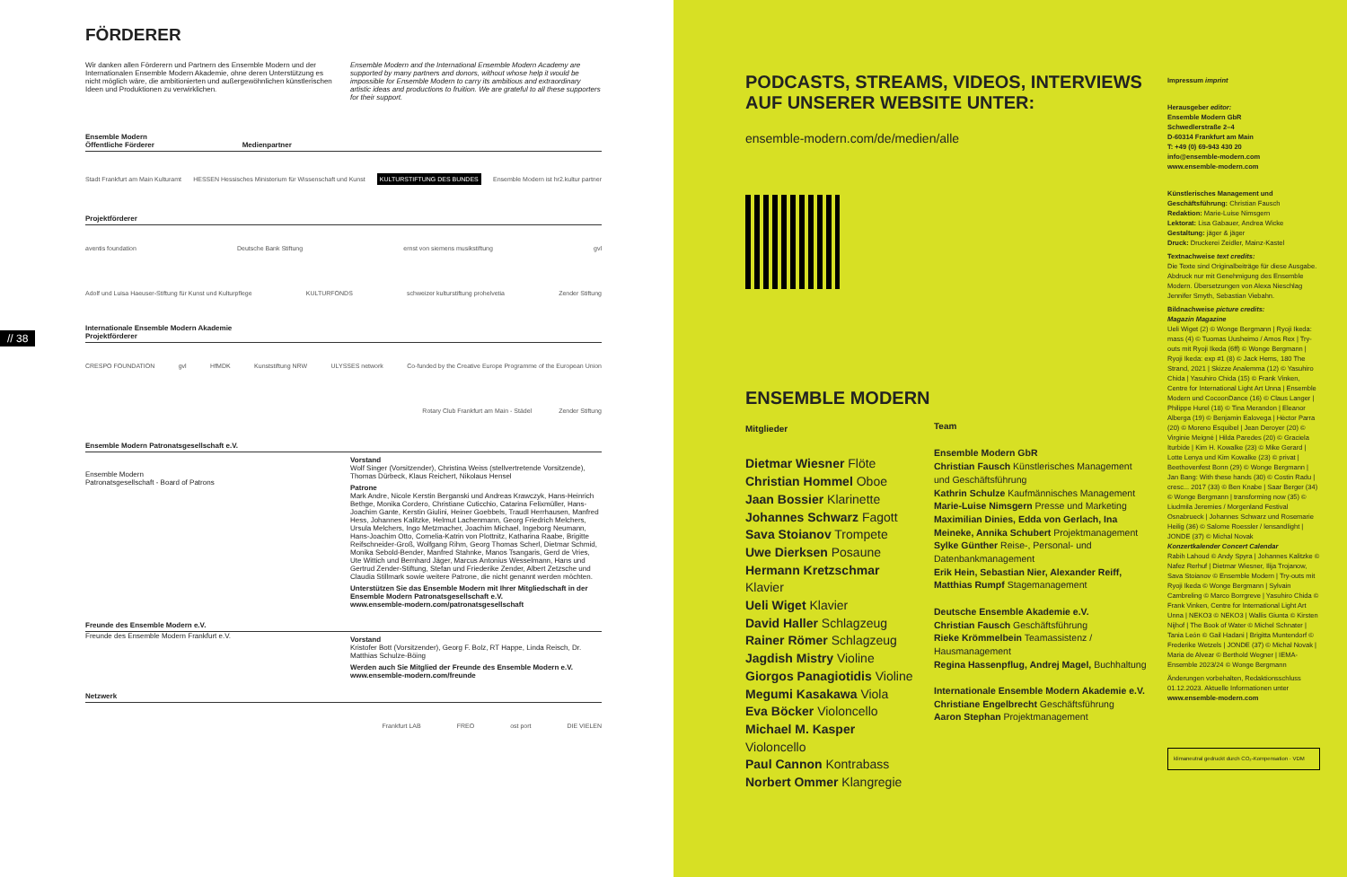FÖRDERER
Wir danken allen Förderern und Partnern des Ensemble Modern und der Internationalen Ensemble Modern Akademie, ohne deren Unterstützung es nicht möglich wäre, die ambitionierten und außergewöhnlichen künstlerischen Ideen und Produktionen zu verwirklichen.
Ensemble Modern and the International Ensemble Modern Academy are supported by many partners and donors, without whose help it would be impossible for Ensemble Modern to carry its ambitious and extraordinary artistic ideas and productions to fruition. We are grateful to all these supporters for their support.
Ensemble Modern
Öffentliche Förderer Medienpartner
Stadt Frankfurt am Main Kulturamt HESSEN Hessisches Ministerium für Wissenschaft und Kunst KULTURSTIFTUNG DES BUNDES Ensemble Modern ist hr2.kultur partner
Projektförderer
aventis foundation Deutsche Bank Stiftung ernst von siemens musikstiftung gvl
Adolf und Luisa Haeuser-Stiftung für Kunst und Kulturpflege KULTURFONDS schweizer kulturstiftung prohelvetia Zender Stiftung
Internationale Ensemble Modern Akademie
Projektförderer
CRESPO FOUNDATION gvl HfMDK Kunststiftung NRW ULYSSES network Co-funded by the Creative Europe Programme of the European Union
Rotary Club Frankfurt am Main - Städel Zender Stiftung
Ensemble Modern Patronatsgesellschaft e.V.
Ensemble Modern
Patronatsgesellschaft - Board of Patrons
Vorstand
Wolf Singer (Vorsitzender), Christina Weiss (stellvertretende Vorsitzende), Thomas Dürbeck, Klaus Reichert, Nikolaus Hensel
Patrone
Mark Andre, Nicole Kerstin Berganski und Andreas Krawczyk, Hans-Heinrich Bethge, Monika Cordero, Christiane Cuticchio, Catarina Felixmüller, Hans-Joachim Gante, Kerstin Giulini, Heiner Goebbels, Traudl Herrhausen, Manfred Hess, Johannes Kalitzke, Helmut Lachenmann, Georg Friedrich Melchers, Ursula Melchers, Ingo Metzmacher, Joachim Michael, Ingeborg Neumann, Hans-Joachim Otto, Cornelia-Katrin von Plottnitz, Katharina Raabe, Brigitte Reifschneider-Groß, Wolfgang Rihm, Georg Thomas Scherl, Dietmar Schmid, Monika Sebold-Bender, Manfred Stahnke, Manos Tsangaris, Gerd de Vries, Ute Wittich und Bernhard Jäger, Marcus Antonius Wesselmann, Hans und Gertrud Zender-Stiftung, Stefan und Friederike Zender, Albert Zetzsche und Claudia Stillmark sowie weitere Patrone, die nicht genannt werden möchten.
Unterstützen Sie das Ensemble Modern mit Ihrer Mitgliedschaft in der Ensemble Modern Patronatsgesellschaft e.V.
www.ensemble-modern.com/patronatsgesellschaft
Freunde des Ensemble Modern e.V.
Freunde des Ensemble Modern Frankfurt e.V.
Vorstand
Kristofer Bott (Vorsitzender), Georg F. Bolz, RT Happe, Linda Reisch, Dr. Matthias Schulze-Böing
Werden auch Sie Mitglied der Freunde des Ensemble Modern e.V.
www.ensemble-modern.com/freunde
Netzwerk
Frankfurt LAB FREO ost port DIE VIELEN
// 38
PODCASTS, STREAMS, VIDEOS, INTERVIEWS AUF UNSERER WEBSITE UNTER:
ensemble-modern.com/de/medien/alle
ENSEMBLE MODERN
Mitglieder
Dietmar Wiesner Flöte
Christian Hommel Oboe
Jaan Bossier Klarinette
Johannes Schwarz Fagott
Sava Stoianov Trompete
Uwe Dierksen Posaune
Hermann Kretzschmar Klavier
Ueli Wiget Klavier
David Haller Schlagzeug
Rainer Römer Schlagzeug
Jagdish Mistry Violine
Giorgos Panagiotidis Violine
Megumi Kasakawa Viola
Eva Böcker Violoncello
Michael M. Kasper Violoncello
Paul Cannon Kontrabass
Norbert Ommer Klangregie
Team
Ensemble Modern GbR
Christian Fausch Künstlerisches Management und Geschäftsführung
Kathrin Schulze Kaufmännisches Management
Marie-Luise Nimsgern Presse und Marketing
Maximilian Dinies, Edda von Gerlach, Ina Meineke, Annika Schubert Projektmanagement
Sylke Günther Reise-, Personal- und Datenbankmanagement
Erik Hein, Sebastian Nier, Alexander Reiff, Matthias Rumpf Stagemanagement
Deutsche Ensemble Akademie e.V.
Christian Fausch Geschäftsführung
Rieke Krömmelbein Teamassistenz / Hausmanagement
Regina Hassenpflug, Andrej Magel, Buchhaltung
Internationale Ensemble Modern Akademie e.V.
Christiane Engelbrecht Geschäftsführung
Aaron Stephan Projektmanagement
Impressum imprint
Herausgeber editor:
Ensemble Modern GbR
Schwedlerstraße 2–4
D-60314 Frankfurt am Main
T: +49 (0) 69-943 430 20
info@ensemble-modern.com
www.ensemble-modern.com
Künstlerisches Management und Geschäftsführung: Christian Fausch
Redaktion: Marie-Luise Nimsgern
Lektorat: Lisa Gabauer, Andrea Wicke
Gestaltung: jäger & jäger
Druck: Druckerei Zeidler, Mainz-Kastel
Textnachweise text credits:
Die Texte sind Originalbeiträge für diese Ausgabe. Abdruck nur mit Genehmigung des Ensemble Modern. Übersetzungen von Alexa Nieschlag Jennifer Smyth, Sebastian Viebahn.
Bildnachweise picture credits:
Magazin Magazine
Ueli Wiget (2) © Wonge Bergmann | Ryoji Ikeda: mass (4) © Tuomas Uusheimo / Amos Rex | Try-outs mit Ryoji Ikeda (6ff) © Wonge Bergmann | Ryoji Ikeda: exp #1 (8) © Jack Hems, 180 The Strand, 2021 | Skizze Analemma (12) © Yasuhiro Chida | Yasuhiro Chida (15) © Frank Vinken, Centre for International Light Art Unna | Ensemble Modern und CocoonDance (16) © Claus Langer | Philippe Hurel (18) © Tina Merandon | Eleanor Alberga (19) © Benjamin Ealovega | Hèctor Parra (20) © Moreno Esquibel | Jean Deroyer (20) © Virginie Meigné | Hilda Paredes (20) © Graciela Iturbide | Kim H. Kowalke (23) © Mike Gerard | Lotte Lenya und Kim Kowalke (23) © privat | Beethovenfest Bonn (29) © Wonge Bergmann | Jan Bang: With these hands (30) © Costin Radu | cresc... 2017 (33) © Ben Knabe | Saar Berger (34) © Wonge Bergmann | transforming now (35) © Liudmila Jeremies / Morgenland Festival Osnabrueck | Johannes Schwarz und Rosemarie Heilig (36) © Salome Roessler / lensandlight | JONDE (37) © Michal Novak
Konzertkalender Concert Calendar
Rabih Lahoud © Andy Spyra | Johannes Kalitzke © Nafez Rerhuf | Dietmar Wiesner, Ilija Trojanow, Sava Stoianov © Ensemble Modern | Try-outs mit Ryoji Ikeda © Wonge Bergmann | Sylvain Cambreling © Marco Borrgreve | Yasuhiro Chida © Frank Vinken, Centre for International Light Art Unna | NEKO3 © NEKO3 | Wallis Giunta © Kirsten Nijhof | The Book of Water © Michel Schnater | Tania León © Gail Hadani | Brigitta Muntendorf © Frederike Wetzels | JONDE (37) © Michal Novak | Maria de Alvear © Berthold Wegner | IEMA-Ensemble 2023/24 © Wonge Bergmann
Änderungen vorbehalten, Redaktionsschluss 01.12.2023. Aktuelle Informationen unter www.ensemble-modern.com
klimaneutral gedruckt durch CO₂-Kompensation · VDM